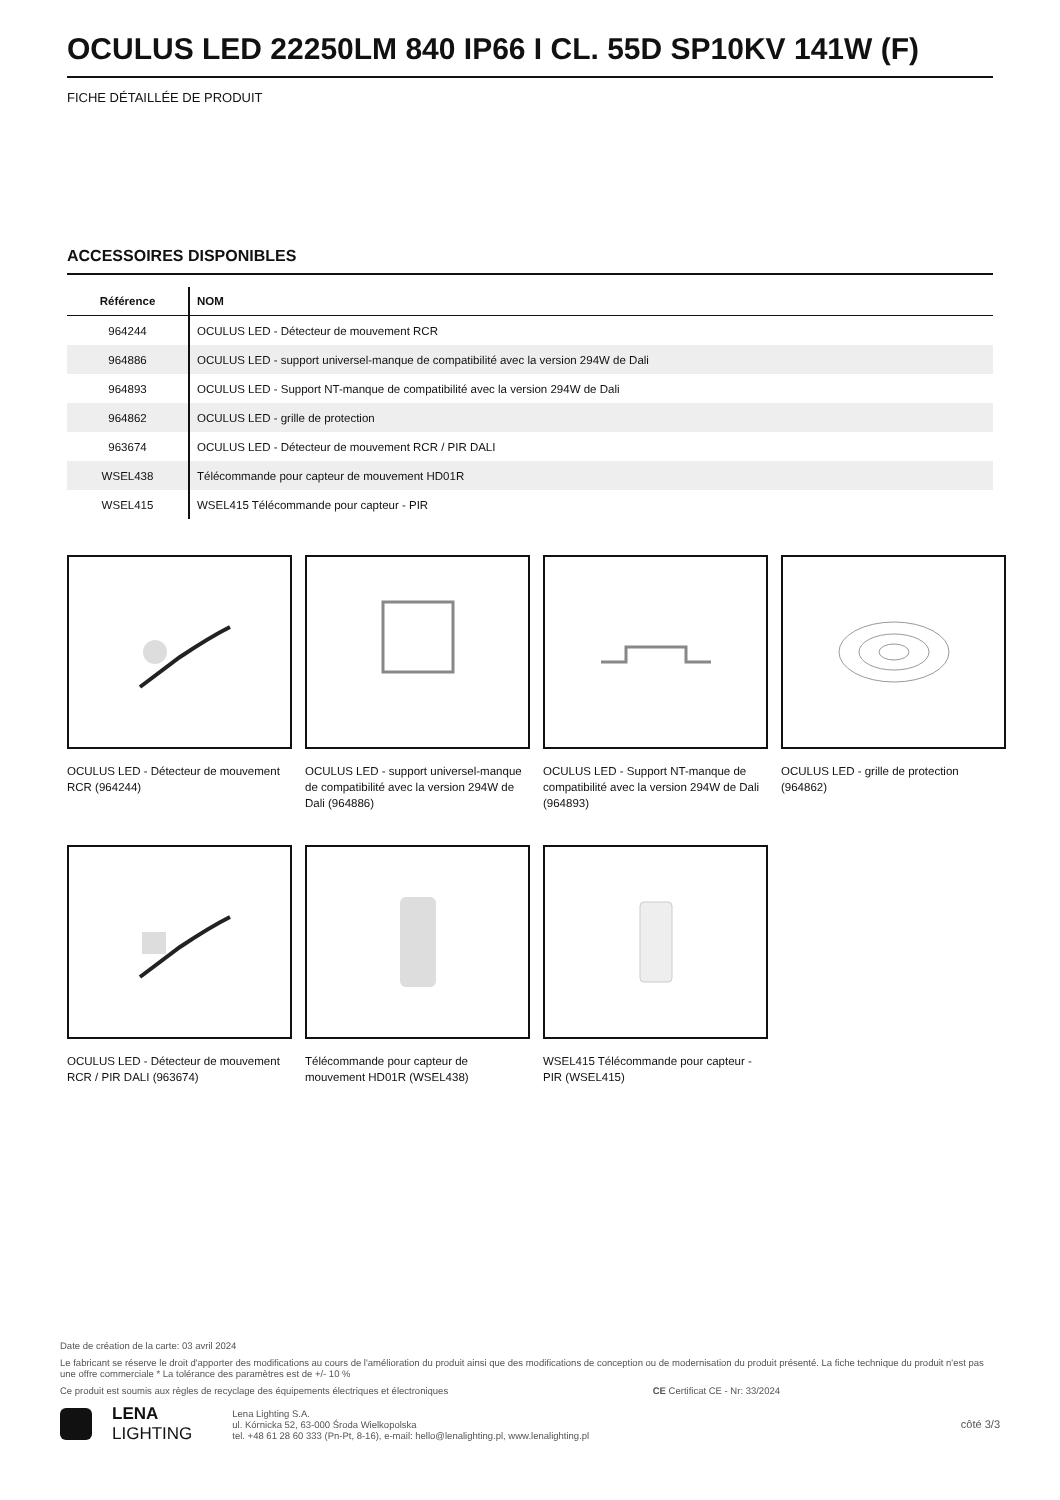OCULUS LED 22250LM 840 IP66 I CL. 55D SP10KV 141W (F)
FICHE DÉTAILLÉE DE PRODUIT
ACCESSOIRES DISPONIBLES
| Référence | NOM |
| --- | --- |
| 964244 | OCULUS LED - Détecteur de mouvement RCR |
| 964886 | OCULUS LED - support universel-manque de compatibilité avec la version 294W de Dali |
| 964893 | OCULUS LED - Support NT-manque de compatibilité avec la version 294W de Dali |
| 964862 | OCULUS LED - grille de protection |
| 963674 | OCULUS LED - Détecteur de mouvement RCR / PIR DALI |
| WSEL438 | Télécommande pour capteur de mouvement HD01R |
| WSEL415 | WSEL415 Télécommande pour capteur - PIR |
OCULUS LED - Détecteur de mouvement RCR (964244)
OCULUS LED - support universel-manque de compatibilité avec la version 294W de Dali (964886)
OCULUS LED - Support NT-manque de compatibilité avec la version 294W de Dali (964893)
OCULUS LED - grille de protection (964862)
OCULUS LED - Détecteur de mouvement RCR / PIR DALI (963674)
Télécommande pour capteur de mouvement HD01R (WSEL438)
WSEL415 Télécommande pour capteur - PIR (WSEL415)
Date de création de la carte: 03 avril 2024
Le fabricant se réserve le droit d'apporter des modifications au cours de l'amélioration du produit ainsi que des modifications de conception ou de modernisation du produit présenté. La fiche technique du produit n'est pas une offre commerciale * La tolérance des paramètres est de +/- 10 %
Ce produit est soumis aux règles de recyclage des équipements électriques et électroniques CE Certificat CE - Nr: 33/2024
LENA
LIGHTING
Lena Lighting S.A.
ul. Kórnicka 52, 63-000 Środa Wielkopolska
tel. +48 61 28 60 333 (Pn-Pt, 8-16), e-mail: hello@lenalighting.pl, www.lenalighting.pl
côté 3/3